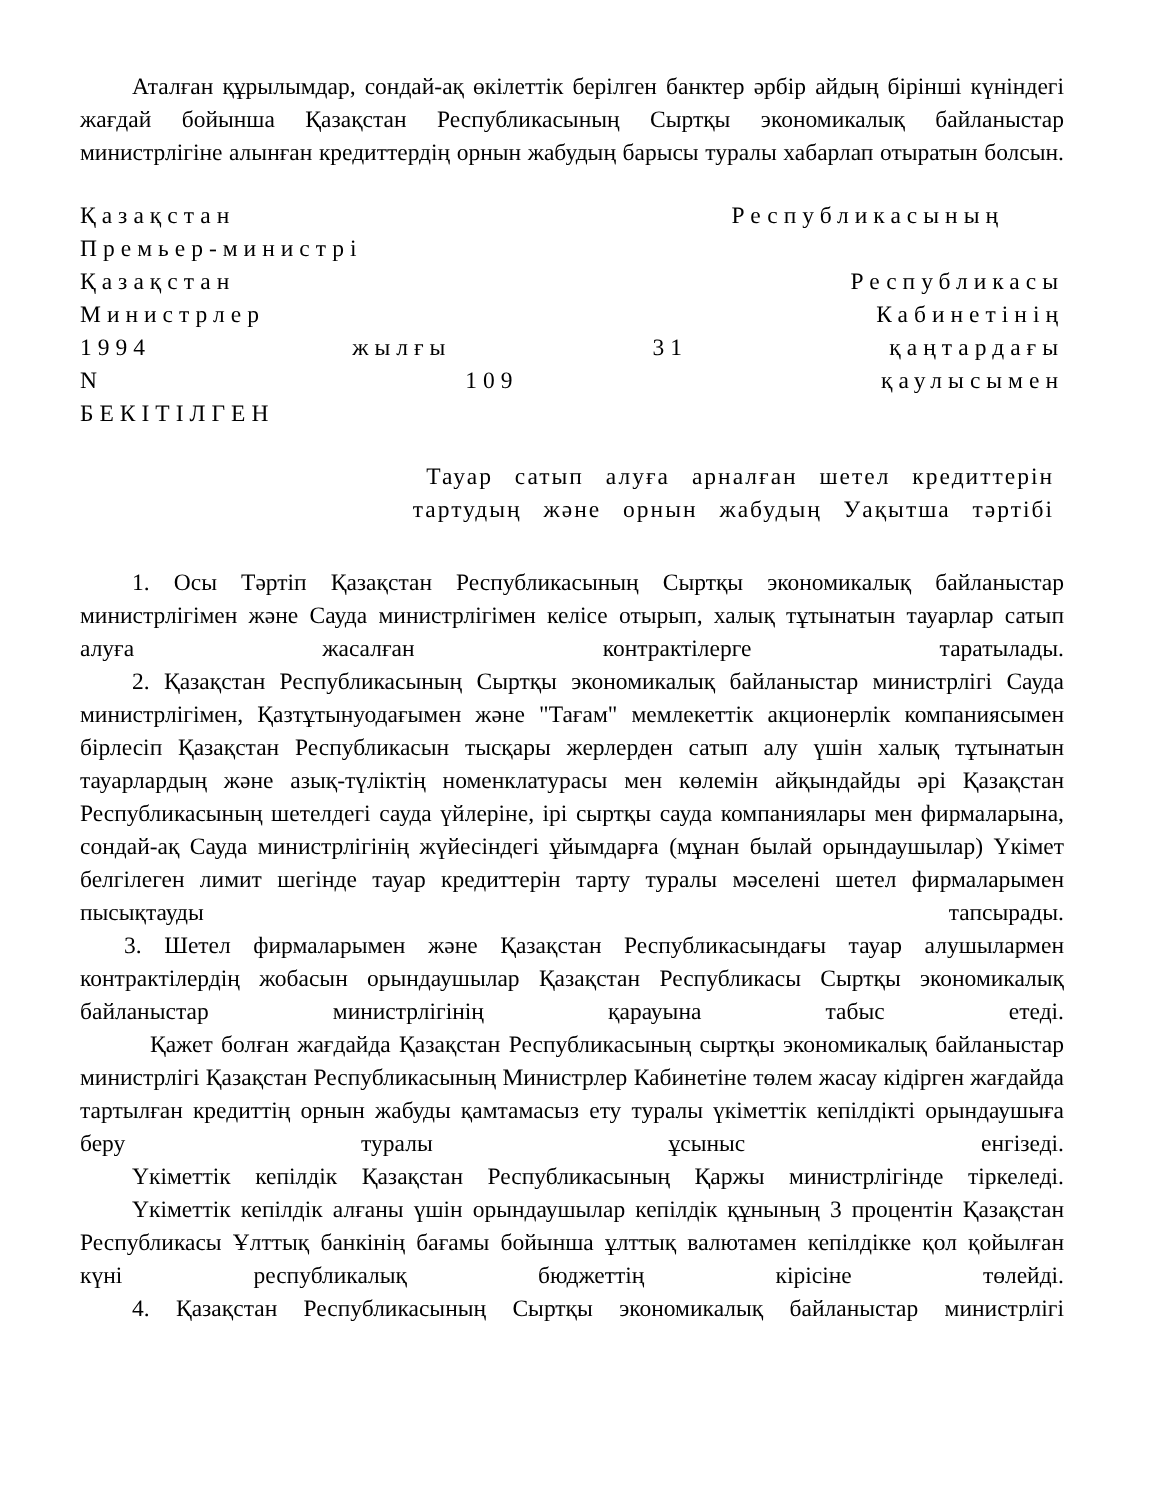Аталған құрылымдар, сондай-ақ өкілеттік берілген банктер әрбір айдың бірінші күніндегі жағдай бойынша Қазақстан Республикасының Сыртқы экономикалық байланыстар министрлігіне алынған кредиттердің орнын жабудың барысы туралы хабарлап отыратын болсын.
Қазақстан Республикасының
Премьер-министрі
Қазақстан Республикасы
Министрлер Кабинетінің
1994 жылғы 31 қаңтардағы
N 109 қаулысымен
БЕКІТІЛГЕН
Тауар сатып алуға арналған шетел кредиттерін
тартудың және орнын жабудың Уақытша тәртібі
1. Осы Тәртіп Қазақстан Республикасының Сыртқы экономикалық байланыстар министрлігімен және Сауда министрлігімен келісе отырып, халық тұтынатын тауарлар сатып алуға жасалған контрактілерге таратылады.
2. Қазақстан Республикасының Сыртқы экономикалық байланыстар министрлігі Сауда министрлігімен, Қазтұтынуодағымен және "Тағам" мемлекеттік акционерлік компаниясымен бірлесіп Қазақстан Республикасын тысқары жерлерден сатып алу үшін халық тұтынатын тауарлардың және азық-түліктің номенклатурасы мен көлемін айқындайды әрі Қазақстан Республикасының шетелдегі сауда үйлеріне, ірі сыртқы сауда компаниялары мен фирмаларына, сондай-ақ Сауда министрлігінің жүйесіндегі ұйымдарға (мұнан былай орындаушылар) Үкімет белгілеген лимит шегінде тауар кредиттерін тарту туралы мәселені шетел фирмаларымен пысықтауды тапсырады.
3. Шетел фирмаларымен және Қазақстан Республикасындағы тауар алушылармен контрактілердің жобасын орындаушылар Қазақстан Республикасы Сыртқы экономикалық байланыстар министрлігінің қарауына табыс етеді.
Қажет болған жағдайда Қазақстан Республикасының сыртқы экономикалық байланыстар министрлігі Қазақстан Республикасының Министрлер Кабинетіне төлем жасау кідірген жағдайда тартылған кредиттің орнын жабуды қамтамасыз ету туралы үкіметтік кепілдікті орындаушыға беру туралы ұсыныс енгізеді.
Үкіметтік кепілдік Қазақстан Республикасының Қаржы министрлігінде тіркеледі.
Үкіметтік кепілдік алғаны үшін орындаушылар кепілдік құнының 3 процентін Қазақстан Республикасы Ұлттық банкінің бағамы бойынша ұлттық валютамен кепілдікке қол қойылған күні республикалық бюджеттің кірісіне төлейді.
4. Қазақстан Республикасының Сыртқы экономикалық байланыстар министрлігі